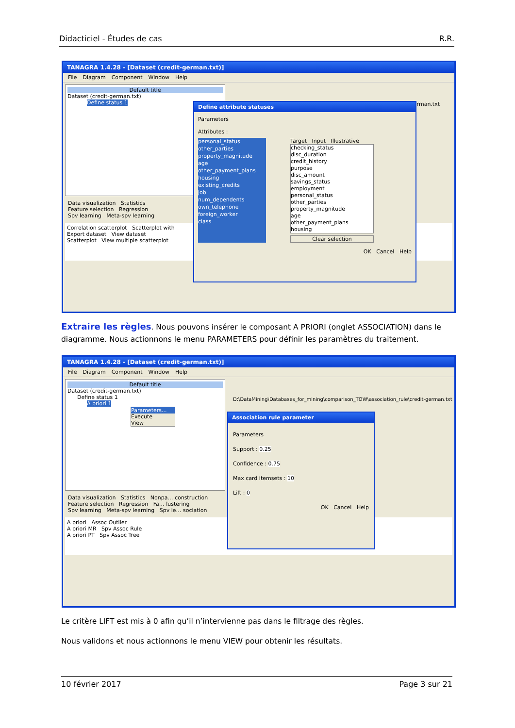Didacticiel - Études de cas R.R.
TANAGRA 1.4.28 - [Dataset (credit-german.txt)]
File Diagram Component Window Help
Default title
Dataset (credit-german.txt)
Define status 1
Data visualization Statistics
Feature selection Regression
Spv learning Meta-spv learning
Correlation scatterplot Scatterplot with
Export dataset View dataset
Scatterplot View multiple scatterplot
-german.txt
Define attribute statuses
Parameters
Attributes :
personal_status
other_parties
property_magnitude
age
other_payment_plans
housing
existing_credits
job
num_dependents
own_telephone
foreign_worker
class
Target Input Illustrative
checking_status
disc_duration
credit_history
purpose
disc_amount
savings_status
employment
personal_status
other_parties
property_magnitude
age
other_payment_plans
housing
Clear selection
OK Cancel Help
Extraire les règles. Nous pouvons insérer le composant A PRIORI (onglet ASSOCIATION) dans le diagramme. Nous actionnons le menu PARAMETERS pour définir les paramètres du traitement.
TANAGRA 1.4.28 - [Dataset (credit-german.txt)]
File Diagram Component Window Help
Default title
Dataset (credit-german.txt)
Define status 1
A priori 1
Parameters...
Execute
View
D:\DataMining\Databases_for_mining\comparison_TOW\association_rule\credit-german.txt
Data visualization Statistics Nonpa… construction
Feature selection Regression Fa… lustering
Spv learning Meta-spv learning Spv le… sociation
A priori Assoc Outlier
A priori MR Spv Assoc Rule
A priori PT Spv Assoc Tree
Association rule parameter
Parameters
Support : 0.25
Confidence : 0.75
Max card itemsets : 10
Lift : 0
OK Cancel Help
Le critère LIFT est mis à 0 afin qu’il n’intervienne pas dans le filtrage des règles.
Nous validons et nous actionnons le menu VIEW pour obtenir les résultats.
10 février 2017 Page 3 sur 21